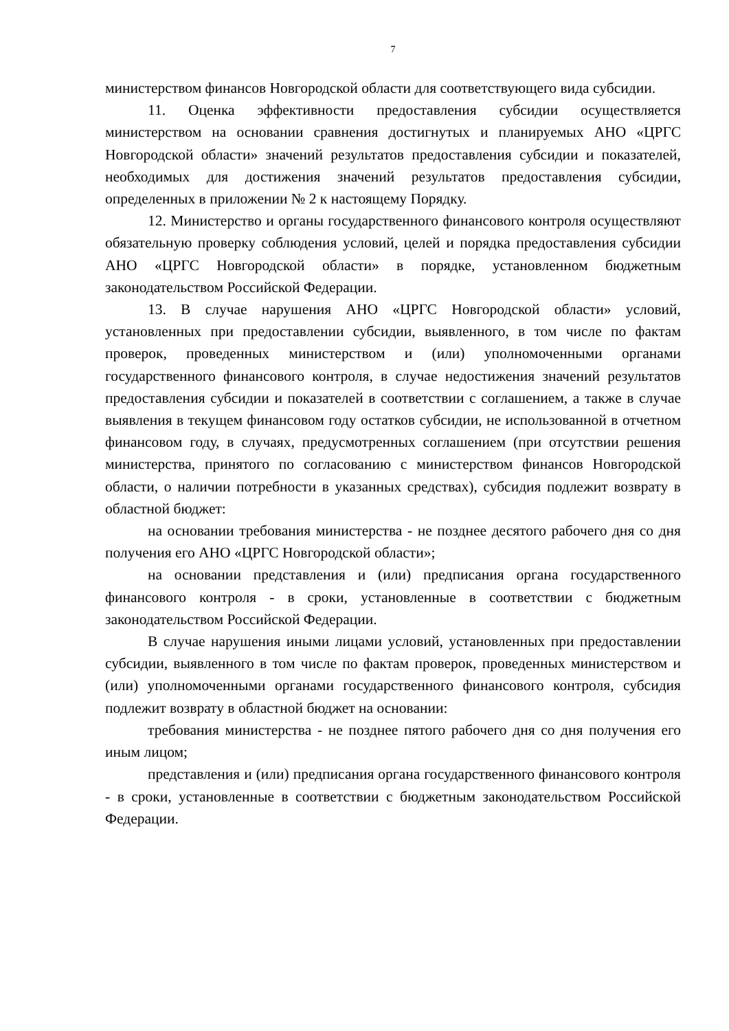7
министерством финансов Новгородской области для соответствующего вида субсидии.
11. Оценка эффективности предоставления субсидии осуществляется министерством на основании сравнения достигнутых и планируемых АНО «ЦРГС Новгородской области» значений результатов предоставления субсидии и показателей, необходимых для достижения значений результатов предоставления субсидии, определенных в приложении № 2 к настоящему Порядку.
12. Министерство и органы государственного финансового контроля осуществляют обязательную проверку соблюдения условий, целей и порядка предоставления субсидии АНО «ЦРГС Новгородской области» в порядке, установленном бюджетным законодательством Российской Федерации.
13. В случае нарушения АНО «ЦРГС Новгородской области» условий, установленных при предоставлении субсидии, выявленного, в том числе по фактам проверок, проведенных министерством и (или) уполномоченными органами государственного финансового контроля, в случае недостижения значений результатов предоставления субсидии и показателей в соответствии с соглашением, а также в случае выявления в текущем финансовом году остатков субсидии, не использованной в отчетном финансовом году, в случаях, предусмотренных соглашением (при отсутствии решения министерства, принятого по согласованию с министерством финансов Новгородской области, о наличии потребности в указанных средствах), субсидия подлежит возврату в областной бюджет:
на основании требования министерства - не позднее десятого рабочего дня со дня получения его АНО «ЦРГС Новгородской области»;
на основании представления и (или) предписания органа государственного финансового контроля - в сроки, установленные в соответствии с бюджетным законодательством Российской Федерации.
В случае нарушения иными лицами условий, установленных при предоставлении субсидии, выявленного в том числе по фактам проверок, проведенных министерством и (или) уполномоченными органами государственного финансового контроля, субсидия подлежит возврату в областной бюджет на основании:
требования министерства - не позднее пятого рабочего дня со дня получения его иным лицом;
представления и (или) предписания органа государственного финансового контроля - в сроки, установленные в соответствии с бюджетным законодательством Российской Федерации.